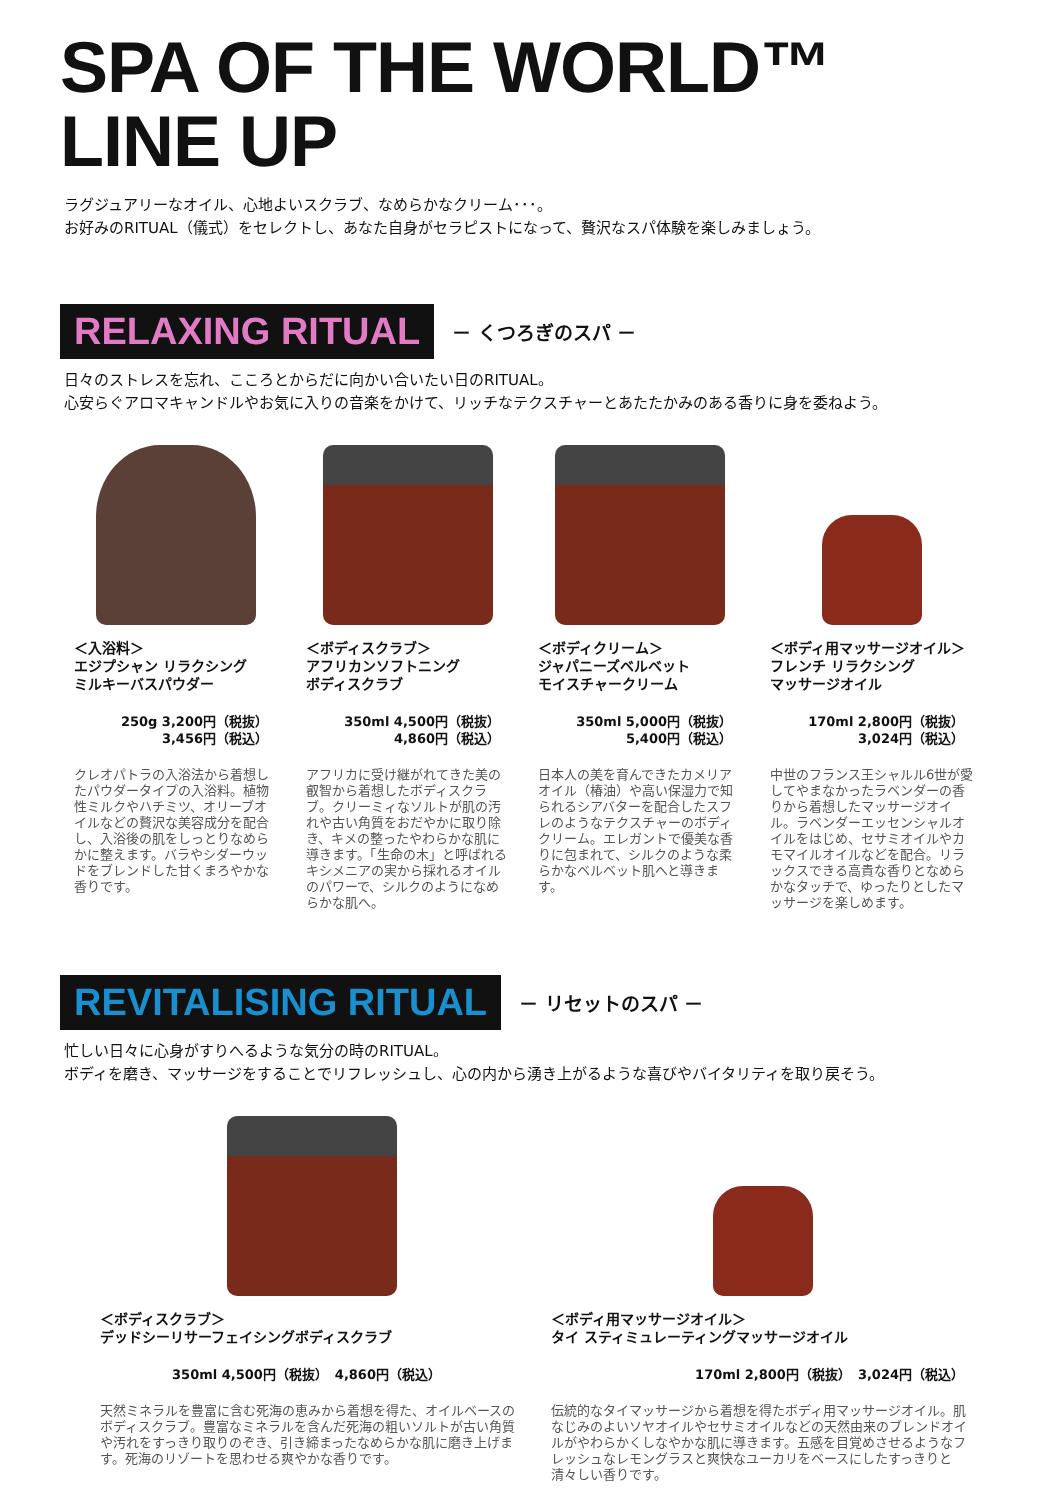SPA OF THE WORLD™
LINE UP
ラグジュアリーなオイル、心地よいスクラブ、なめらかなクリーム･･･。
お好みのRITUAL（儀式）をセレクトし、あなた自身がセラピストになって、贅沢なスパ体験を楽しみましょう。
RELAXING RITUAL
－ くつろぎのスパ －
日々のストレスを忘れ、こころとからだに向かい合いたい日のRITUAL。
心安らぐアロマキャンドルやお気に入りの音楽をかけて、リッチなテクスチャーとあたたかみのある香りに身を委ねよう。
＜入浴料＞
エジプシャン リラクシング
ミルキーバスパウダー
250g 3,200円（税抜）
3,456円（税込）
クレオパトラの入浴法から着想したパウダータイプの入浴料。植物性ミルクやハチミツ、オリーブオイルなどの贅沢な美容成分を配合し、入浴後の肌をしっとりなめらかに整えます。バラやシダーウッドをブレンドした甘くまろやかな香りです。
＜ボディスクラブ＞
アフリカンソフトニング
ボディスクラブ
350ml 4,500円（税抜）
4,860円（税込）
アフリカに受け継がれてきた美の叡智から着想したボディスクラブ。クリーミィなソルトが肌の汚れや古い角質をおだやかに取り除き、キメの整ったやわらかな肌に導きます。「生命の木」と呼ばれるキシメニアの実から採れるオイルのパワーで、シルクのようになめらかな肌へ。
＜ボディクリーム＞
ジャパニーズベルベット
モイスチャークリーム
350ml 5,000円（税抜）
5,400円（税込）
日本人の美を育んできたカメリアオイル（椿油）や高い保湿力で知られるシアバターを配合したスフレのようなテクスチャーのボディクリーム。エレガントで優美な香りに包まれて、シルクのような柔らかなベルベット肌へと導きます。
＜ボディ用マッサージオイル＞
フレンチ リラクシング
マッサージオイル
170ml 2,800円（税抜）
3,024円（税込）
中世のフランス王シャルル6世が愛してやまなかったラベンダーの香りから着想したマッサージオイル。ラベンダーエッセンシャルオイルをはじめ、セサミオイルやカモマイルオイルなどを配合。リラックスできる高貴な香りとなめらかなタッチで、ゆったりとしたマッサージを楽しめます。
REVITALISING RITUAL
－ リセットのスパ －
忙しい日々に心身がすりへるような気分の時のRITUAL。
ボディを磨き、マッサージをすることでリフレッシュし、心の内から湧き上がるような喜びやバイタリティを取り戻そう。
＜ボディスクラブ＞
デッドシーリサーフェイシングボディスクラブ
350ml 4,500円（税抜）　4,860円（税込）
天然ミネラルを豊富に含む死海の恵みから着想を得た、オイルベースのボディスクラブ。豊富なミネラルを含んだ死海の粗いソルトが古い角質や汚れをすっきり取りのぞき、引き締まったなめらかな肌に磨き上げます。死海のリゾートを思わせる爽やかな香りです。
＜ボディ用マッサージオイル＞
タイ スティミュレーティングマッサージオイル
170ml 2,800円（税抜）　3,024円（税込）
伝統的なタイマッサージから着想を得たボディ用マッサージオイル。肌なじみのよいソヤオイルやセサミオイルなどの天然由来のブレンドオイルがやわらかくしなやかな肌に導きます。五感を目覚めさせるようなフレッシュなレモングラスと爽快なユーカリをベースにしたすっきりと清々しい香りです。